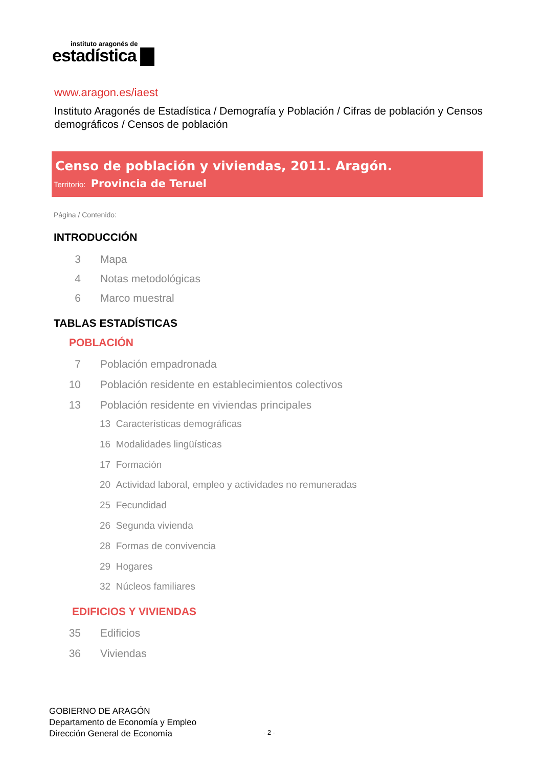instituto aragonés de
estadística ▇
www.aragon.es/iaest
Instituto Aragonés de Estadística / Demografía y Población / Cifras de población y Censos demográficos / Censos de población
Censo de población y viviendas, 2011. Aragón.
Territorio: Provincia de Teruel
Página / Contenido:
INTRODUCCIÓN
3 Mapa
4 Notas metodológicas
6 Marco muestral
TABLAS ESTADÍSTICAS
POBLACIÓN
7 Población empadronada
10 Población residente en establecimientos colectivos
13 Población residente en viviendas principales
13 Características demográficas
16 Modalidades lingüísticas
17 Formación
20 Actividad laboral, empleo y actividades no remuneradas
25 Fecundidad
26 Segunda vivienda
28 Formas de convivencia
29 Hogares
32 Núcleos familiares
EDIFICIOS Y VIVIENDAS
35 Edificios
36 Viviendas
GOBIERNO DE ARAGÓN
Departamento de Economía y Empleo
Dirección General de Economía
- 2 -